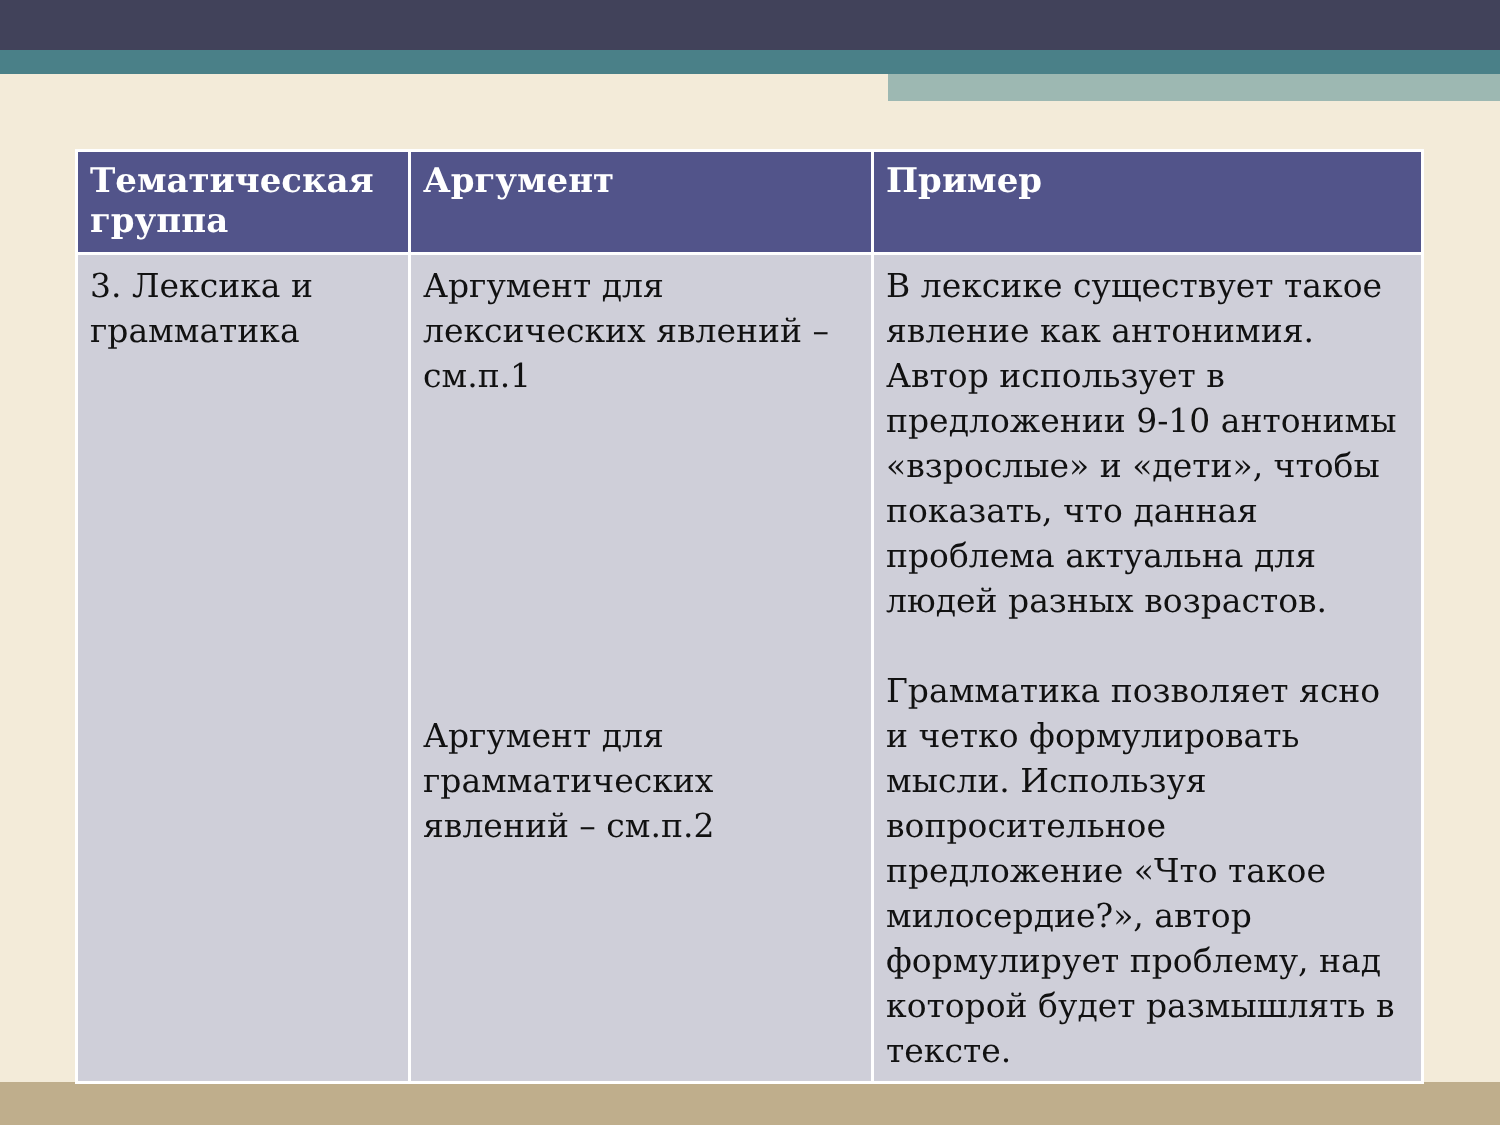| Тематическая группа | Аргумент | Пример |
| --- | --- | --- |
| 3. Лексика и грамматика | Аргумент для лексических явлений – см.п.1 Аргумент для грамматических явлений – см.п.2 | В лексике существует такое явление как антонимия. Автор использует в предложении 9-10 антонимы «взрослые» и «дети», чтобы показать, что данная проблема актуальна для людей разных возрастов. Грамматика позволяет ясно и четко формулировать мысли. Используя вопросительное предложение «Что такое милосердие?», автор формулирует проблему, над которой будет размышлять в тексте. |